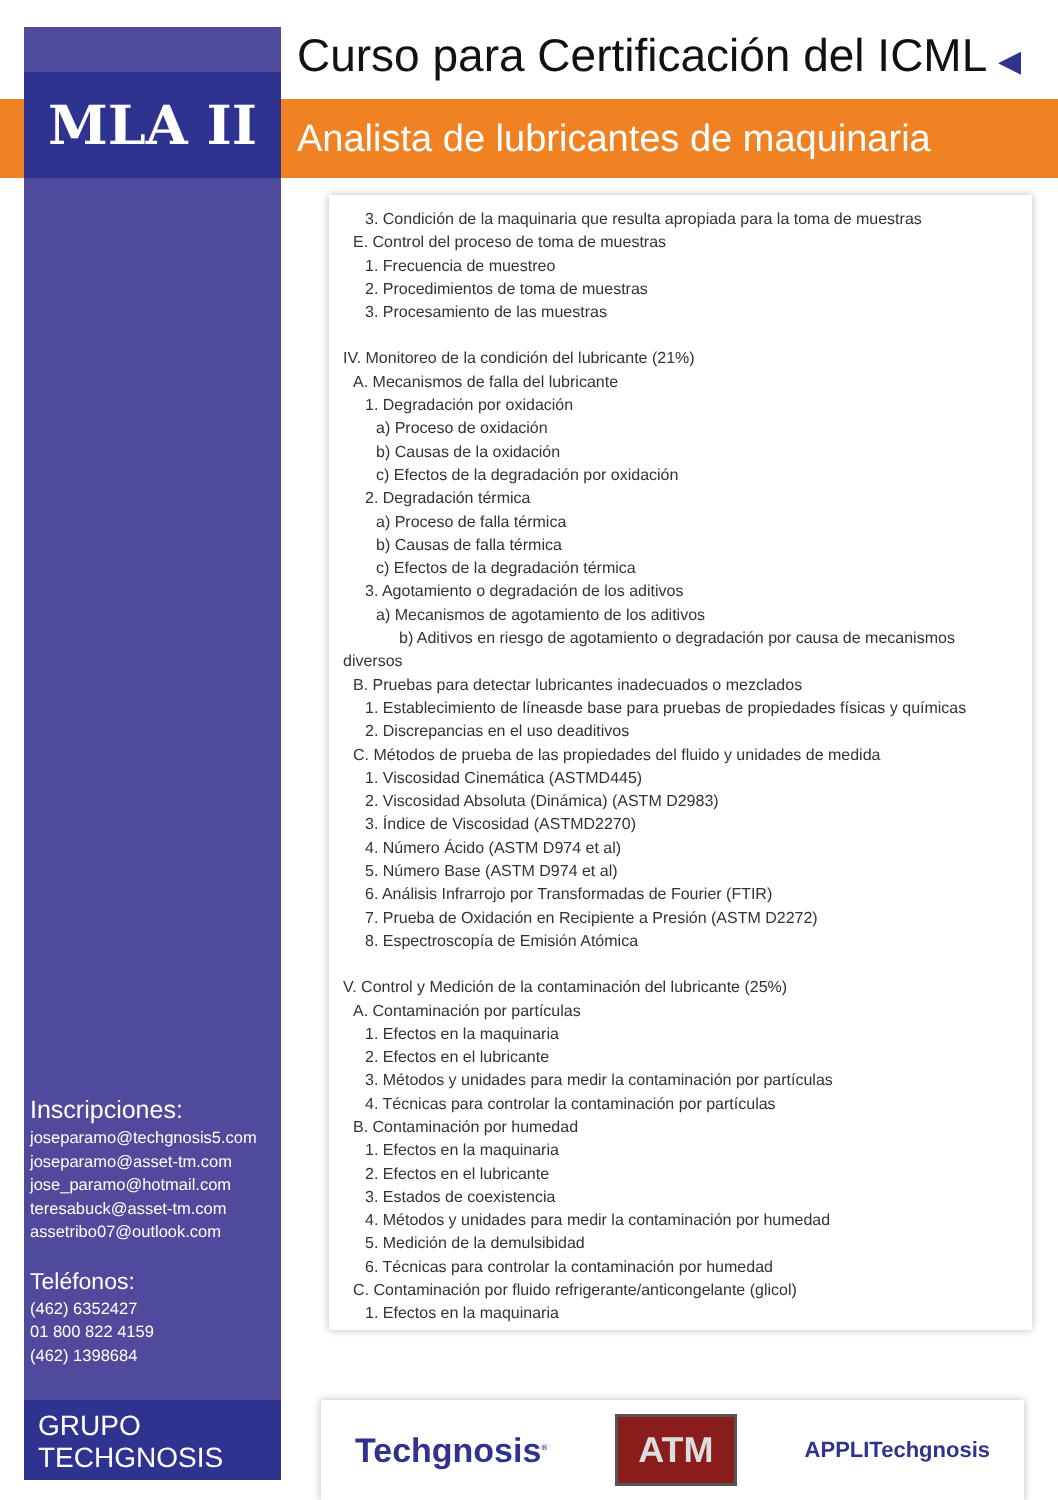MLA II
Curso para Certificación del ICML ◀
Analista de lubricantes de maquinaria
Inscripciones:
joseparamo@techgnosis5.com
joseparamo@asset-tm.com
jose_paramo@hotmail.com
teresabuck@asset-tm.com
assetribo07@outlook.com
Teléfonos:
(462) 6352427
01 800 822 4159
(462) 1398684
3. Condición de la maquinaria que resulta apropiada para la toma de muestras
E. Control del proceso de toma de muestras
1. Frecuencia de muestreo
2. Procedimientos de toma de muestras
3. Procesamiento de las muestras
IV. Monitoreo de la condición del lubricante (21%)
A. Mecanismos de falla del lubricante
1. Degradación por oxidación
a) Proceso de oxidación
b) Causas de la oxidación
c) Efectos de la degradación por oxidación
2. Degradación térmica
a) Proceso de falla térmica
b) Causas de falla térmica
c) Efectos de la degradación térmica
3. Agotamiento o degradación de los aditivos
a) Mecanismos de agotamiento de los aditivos
b) Aditivos en riesgo de agotamiento o degradación por causa de mecanismos diversos
B. Pruebas para detectar lubricantes inadecuados o mezclados
1. Establecimiento de líneasde base para pruebas de propiedades físicas y químicas
2. Discrepancias en el uso deaditivos
C. Métodos de prueba de las propiedades del fluido y unidades de medida
1. Viscosidad Cinemática (ASTMD445)
2. Viscosidad Absoluta (Dinámica) (ASTM D2983)
3. Índice de Viscosidad (ASTMD2270)
4. Número Ácido (ASTM D974 et al)
5. Número Base (ASTM D974 et al)
6. Análisis Infrarrojo por Transformadas de Fourier (FTIR)
7. Prueba de Oxidación en Recipiente a Presión (ASTM D2272)
8. Espectroscopía de Emisión Atómica
V. Control y Medición de la contaminación del lubricante (25%)
A. Contaminación por partículas
1. Efectos en la maquinaria
2. Efectos en el lubricante
3. Métodos y unidades para medir la contaminación por partículas
4. Técnicas para controlar la contaminación por partículas
B. Contaminación por humedad
1. Efectos en la maquinaria
2. Efectos en el lubricante
3. Estados de coexistencia
4. Métodos y unidades para medir la contaminación por humedad
5. Medición de la demulsibidad
6. Técnicas para controlar la contaminación por humedad
C. Contaminación por fluido refrigerante/anticongelante (glicol)
1. Efectos en la maquinaria
GRUPO
TECHGNOSIS
Techgnosis<sup>®</sup> ATM APPLITechgnosis